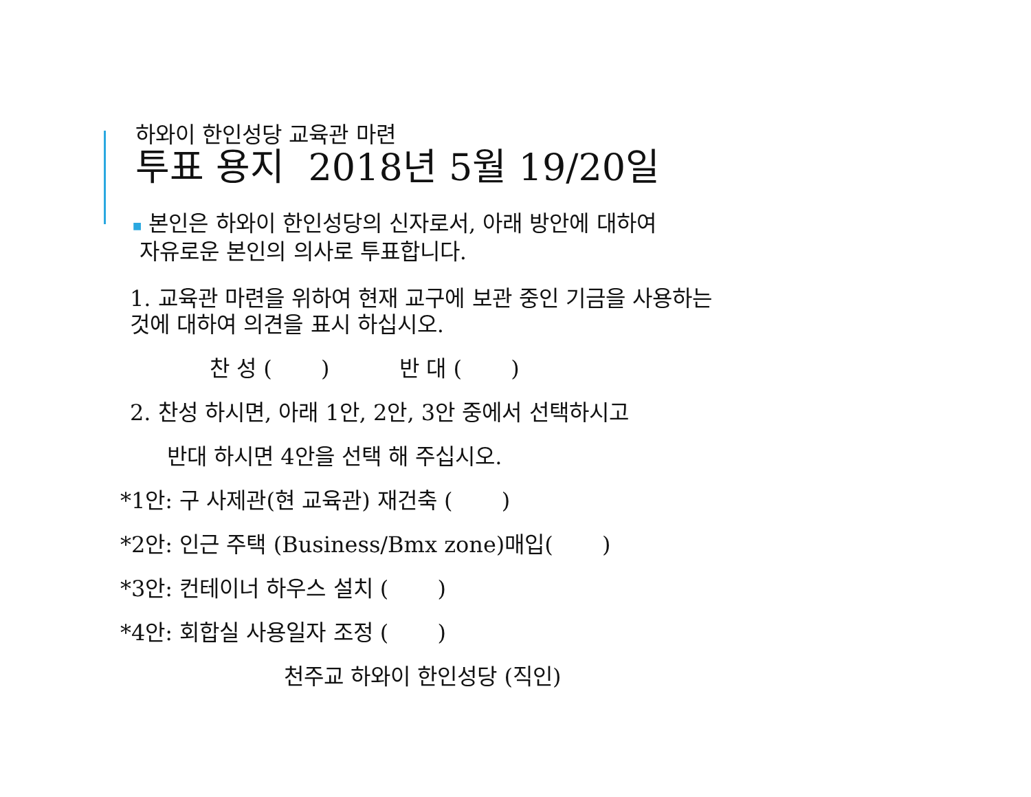하와이 한인성당 교육관 마련
투표 용지 2018년 5월 19/20일
■ 본인은 하와이 한인성당의 신자로서, 아래 방안에 대하여
자유로운 본인의 의사로 투표합니다.
1. 교육관 마련을 위하여 현재 교구에 보관 중인 기금을 사용하는
것에 대하여 의견을 표시 하십시오.
찬 성 ( ) 반 대 ( )
2. 찬성 하시면, 아래 1안, 2안, 3안 중에서 선택하시고
반대 하시면 4안을 선택 해 주십시오.
*1안: 구 사제관(현 교육관) 재건축 ( )
*2안: 인근 주택 (Business/Bmx zone)매입( )
*3안: 컨테이너 하우스 설치 ( )
*4안: 회합실 사용일자 조정 ( )
천주교 하와이 한인성당 (직인)